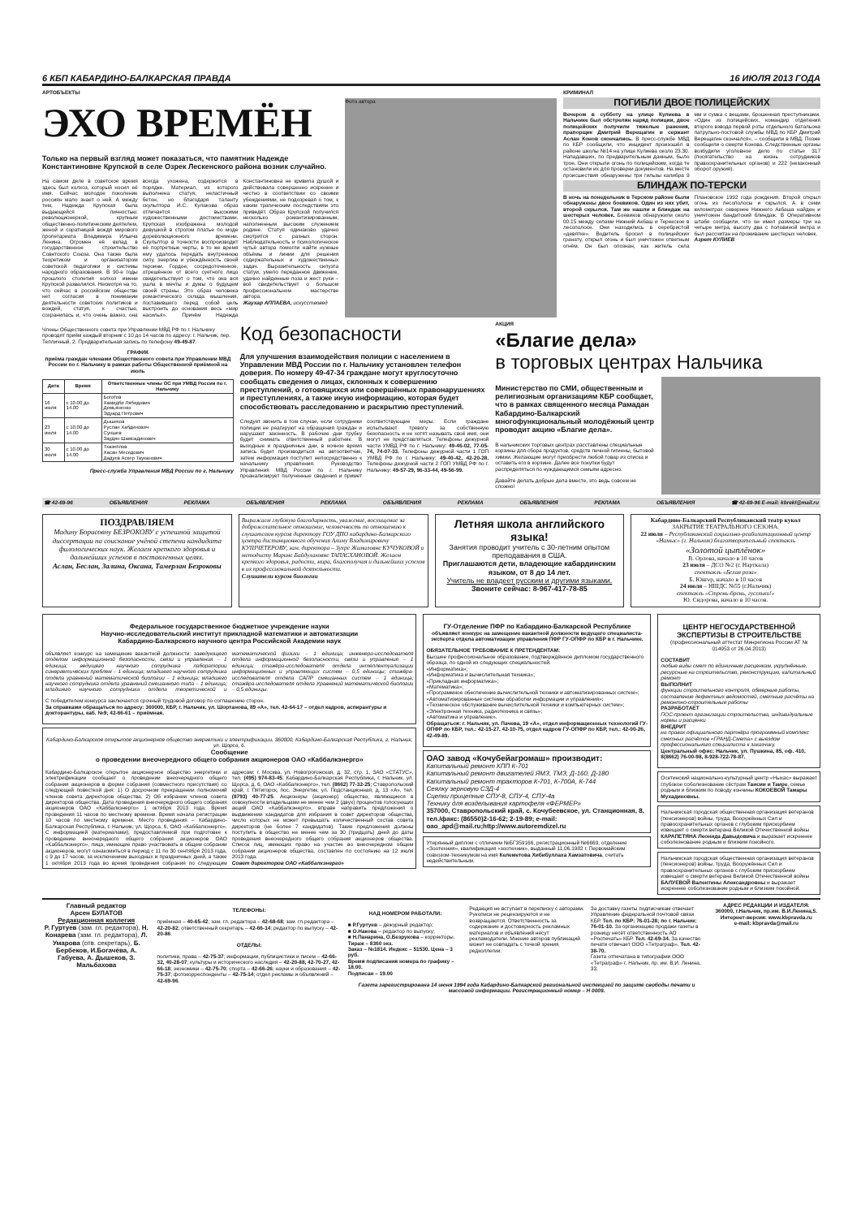6 КБП КАБАРДИНО-БАЛКАРСКАЯ ПРАВДА 16 ИЮЛЯ 2013 ГОДА
АРТОБЪЕКТЫ
ЭХО ВРЕМЁН
Только на первый взгляд может показаться, что памятник Надежде Константиновне Крупской в селе Озрек Лескенского района возник случайно.
На самом деле в советское время здесь был колхоз, который носил её имя. Сейчас молодое поколение россиян мало знает о ней. А между тем, Надежда Крупская была выдающейся личностью: революционеркой, крупным общественно-политическим деятелем, женой и соратницей вождя мирового пролетариата Владимира Ильича Ленина. Огромен её вклад в государственное строительство Советского Союза. Она также была теоретиком и организатором советской педагогики и системы народного образования. В 90-е годы прошлого столетия колхоз имени Крупской развалился. Несмотря на то, что сейчас в российском обществе нет согласия в понимании деятельности советских политиков и вождей, статуя, к счастью, сохранилась и, что очень важно, она всегда ухожена, содержится в порядке. Материал, из которого выполнена статуя, неластичный бетон, но благодаря таланту скульптора И.С. Кулакова образ отличается высокими художественными достоинствами. Крупская изображена молодой девушкой в строгом платье по моде дореволюционного времени. Скульптор в точности воспроизводит её портретные черты, в то же время ему удалось передать внутреннюю силу, энергию и убеждённость своей героини. Гордое, сосредоточенное, отрешённое от всего суетного лицо свидетельствует о том, что она вся ушла в мечты и думы о будущем своей страны. Это образ человека романтического склада мышления, поставившего перед собой цель выстроить до основания весь «мир насилья». Причём Надежда Константиновна не кривила душой и действовала совершенно искренне и честно в соответствии со своими убеждениями, не подозревая о том, к каким трагическим последствиям это приведёт. Образ Крупской получился несколько романтизированным, наполненным высоким служением родине. Статуя одинаково удачно смотрится с разных сторон. Наблюдательность и психологическое чутьё автора помогли найти нужные объёмы и линии для решения содержательных и художественных задач. Выразительность силуэта статуи, умело переданное движение, удачно найденные поза и жест руки – всё свидетельствует о большом профессиональном мастерстве автора.
Жаухар АППАЕВА, искусствовед
Фото автора
КРИМИНАЛ
ПОГИБЛИ ДВОЕ ПОЛИЦЕЙСКИХ
Вечером в субботу на улице Кулиева в Нальчике был обстрелян наряд полиции, двое полицейских получили тяжелые ранения, прапорщик Дмитрий Верещагин и сержант Аслан Конов скончались. В пресс-службе МВД по КБР сообщили, что инцидент произошёл в районе школы №14 на улице Кулиева около 23.30. Нападавших, по предварительным данным, было трое. Они открыли огонь по полицейским, когда те остановили их для проверки документов. На месте происшествия обнаружены три гильзы калибра 9 мм и сумка с вещами, брошенная преступниками. «Один из полицейских, командир отделения второго взвода первой роты отдельного батальона патрульно-постовой службы МВД по КБР Дмитрий Верещагин скончался», – сообщили в МВД. Позже сообщили о смерти Конова. Следственные органы возбудили уголовное дело по статье 317 (посягательство на жизнь сотрудников правоохранительных органов) и 222 (незаконный оборот оружия).
БЛИНДАЖ ПО-ТЕРСКИ
В ночь на понедельник в Терском районе были обнаружены двое боевиков. Один из них убит, второй скрылся. Там же нашли и блиндаж на шестерых человек. Боевиков обнаружили около 00.15 между селами Нижний Акбаш и Терекское в лесополосе. Они находились в серебристой «девятке». Водитель бросил в полицейских гранату, открыл огонь и был уничтожен ответным огнём. Он был опознан, как житель села Плановское 1992 года рождения. Второй открыл огонь из лесополосы и скрылся. А в семи километрах севернее Нижнего Акбаша найден и уничтожен бандитский блиндаж. В Оперативном штабе сообщили, что он имел размеры три на четыре метра, высоту два с половиной метра и был рассчитан на проживание шестерых человек.
Азрет КУЛИЕВ
Члены Общественного совета при Управлении МВД РФ по г. Нальчику проводят приём каждый вторник с 10 до 14 часов по адресу: г. Нальчик, пер. Тепличный, 2. Предварительная запись по телефону 49-49-87.
ГРАФИК
приёма граждан членами Общественного совета при Управлении МВД России по г. Нальчику в рамках работы Общественной приёмной на июль
| Дата | Время | Ответственные члены ОС при УМВД России по г. Нальчику |
| --- | --- | --- |
| 16 июля | с 10.00 до 14.00 | Боготов Хамидби Лябидович Демьяненко Эдуард Петрович |
| 23 июля | с 10.00 до 14.00 | Дышеков Руслан Хабдинович Суншев Заудин Шамсадинович |
| 30 июля | с 10.00 до 14.00 | Тхазеплов Хасан Меседович Дадуев Аскер Тауканович |
Пресс-служба Управления МВД России по г. Нальчику
Код безопасности
Для улучшения взаимодействия полиции с населением в Управлении МВД России по г. Нальчику установлен телефон доверия. По номеру 49-47-34 граждане могут круглосуточно сообщать сведения о лицах, склонных к совершению преступлений, о готовящихся или совершённых правонарушениях и преступлениях, а также иную информацию, которая будет способствовать расследованию и раскрытию преступлений.
Следует звонить в том случае, если сотрудники полиции не реагируют на обращения граждан и нарушают законность. В рабочие дни трубку будет снимать ответственный работник. В выходные и праздничные дни, в ночное время запись будет производиться на автоответчик, затем информация поступит непосредственно к начальнику управления. Руководство Управления МВД России по г. Нальчику проанализирует полученные сведения и примет соответствующие меры. Если граждане испытывают тревогу за собственную безопасность и не хотят называть своё имя, они могут не представляться. Телефоны дежурной части УМВД РФ по г. Нальчику: 49-46-02, 77-05-74, 74-07-33. Телефоны дежурной части 1 ГОП УМВД РФ по г. Нальчику: 49-40-42, 42-20-28. Телефоны дежурной части 2 ГОП УМВД РФ по г. Нальчику: 49-57-29, 96-33-44, 49-56-99.
АКЦИЯ
«Благие дела»
в торговых центрах Нальчика
Министерство по СМИ, общественным и религиозным организациям КБР сообщает, что в рамках священного месяца Рамадан Кабардино-Балкарский многофункциональный молодёжный центр проводит акцию «Благие дела».
В нальчикских торговых центрах расставлены специальные корзины для сбора продуктов, средств личной гигиены, бытовой химии. Желающие могут приобрести любой товар из списка и оставить его в корзине. Далее все покупки будут распределяться по нуждающимся семьям адресно.
Давайте делать добрые дела вместе, это ведь совсем не сложно!
☎ 42-69-96 ОБЪЯВЛЕНИЯ РЕКЛАМА ОБЪЯВЛЕНИЯ РЕКЛАМА ОБЪЯВЛЕНИЯ РЕКЛАМА ОБЪЯВЛЕНИЯ РЕКЛАМА ОБЪЯВЛЕНИЯ ☎ 42-69-96 E-mail: kbrekl@mail.ru
ПОЗДРАВЛЯЕМ
Мадину Борисовну БЕЗРОКОВУ с успешной защитой диссертации на соискание учёной степени кандидата филологических наук. Желаем крепкого здоровья и дальнейших успехов в поставленных целях.
Аслан, Беслан, Залина, Оксана, Тамерлан Безроковы
Выражаем глубокую благодарность, уважение, восхищение за доброжелательное отношение, человечность по отношению к слушателям курсов директору ГОУ ДПО кабардино-Балкарского центра дистанционного обучения Алиму Владимировичу КУШЧЕТЕРОВУ, зам. директора – Зухре Жамаловне КУЧУКОВОЙ и методисту Марине Байдулаховне ТАПАСХАНОВОЙ. Желаем крепкого здоровья, радости, мира, благополучия и дальнейших успехов в их профессиональной деятельности.
Слушатели курсов биологии
Летняя школа английского языка!
Занятия проводит учитель с 30-летним опытом преподавания в США.
Приглашаются дети, владеющие кабардинским языком, от 8 до 14 лет.
Учитель не владеет русским и другими языками.
Звоните сейчас: 8-967-417-78-85
Кабардино-Балкарский Республиканский театр кукол
ЗАКРЫТИЕ ТЕАТРАЛЬНОГО СЕЗОНА.
22 июля – Республиканский социально-реабилитационный центр «Намыс» (г. Нальчик) благотворительный спектакль
«Золотой цыплёнок»
В. Орлова, начало в 10 часов
23 июля – ДСО №2 (г. Нарткала)
спектакль «Белая роза»
Б. Юнгер, начало в 10 часов
24 июля – НШДС №55 (г.Нальчик)
спектакль «Стрень-брень, гусельки!»
Ю. Сидорова, начало в 10 часов.
Федеральное государственное бюджетное учреждение науки
Научно-исследовательский институт прикладной математики и автоматизации
Кабардино-Балкарского научного центра Российской Академии наук
объявляет конкурс на замещение вакантной должности: заведующего отделом информационной безопасности, связи и управления – 1 единица; ведущего научного сотрудника лаборатории синергетических проблем – 1 единица; младшего научного сотрудника отдела уравнений математической биологии – 1 единица; младшего научного сотрудника отдела уравнений смешанного типа – 1 единица; младшего научного сотрудника отдела теоретической и математической физики – 1 единица; инженера-исследователя отдела информационной безопасности, связи и управления – 1 единица; стажёра-исследователя отдела интеллектуализации информационных и управляющих систем – 0,5 единицы; стажёра-исследователя отдела САПР смешанных систем – 1 единица; стажёра-исследователя отдела Уравнений математической биологии – 0,5 единицы.
С победителем конкурса заключается срочный трудовой договор по соглашению сторон.
За справками обращаться по адресу: 360000, КБР, г. Нальчик, ул. Шортанова, 89 «А», тел. 42-64-17 – отдел кадров, аспирантуры и докторантуры, каб. №9; 42-66-61 – приёмная.
Кабардино-Балкарское открытое акционерное общество энергетики и электрификации, 360000, Кабардино-Балкарская Республика, г. Нальчик, ул. Щорса, 6.
Сообщение
о проведении внеочередного общего собрания акционеров ОАО «Каббалкэнерго»
Кабардино-Балкарское открытое акционерное общество энергетики и электрификации сообщает о проведении внеочередного общего собрания акционеров в форме собрания (совместного присутствия) со следующей повесткой дня: 1) О досрочном прекращении полномочий членов совета директоров общества. 2) Об избрании членов совета директоров общества. Дата проведения внеочередного общего собрания акционеров ОАО «Каббалкэнерго» 1 октября 2013 года. Время проведения 11 часов по местному времени. Время начала регистрации 10 часов по местному времени. Место проведения – Кабардино-Балкарская Республика, г. Нальчик, ул. Щорса, 6, ОАО «Каббалкэнерго». С информацией (материалами), предоставляемой при подготовке к проведению внеочередного общего собрания акционеров ОАО «Каббалкэнерго», лица, имеющие право участвовать в общем собрании акционеров, могут ознакомиться в период с 11 по 30 сентября 2013 года, с 9 до 17 часов, за исключением выходных и праздничных дней, а также 1 октября 2013 года во время проведения собрания по следующим адресам: г. Москва, ул. Новогрогожская, д. 32, стр. 1, ЗАО «СТАТУС», тел. (495) 974-83-45; Кабардино-Балкарская Республика, г. Нальчик, ул. Щорса, д. 6, ОАО «Каббалкэнерго», тел. (8662) 77-32-25; Ставропольский край, г. Пятигорск, пос. Энергетик, ул. Подстанционная, д. 13 «А», тел. (8793) 40-77-25. Акционеры (акционер) общества, являющиеся в совокупности владельцами не менее чем 2 (двух) процентов голосующих акций ОАО «Каббалкэнерго», вправе направить предложения о выдвижении кандидатов для избрания в совет директоров общества, число которых не может превышать количественный состав совета директоров (не более 7 кандидатов). Такие предложения должны поступить в общество не менее чем за 30 (тридцать) дней до даты проведения внеочередного общего собрания акционеров общества. Список лиц, имеющих право на участие во внеочередном общем собрании акционеров общества, составлен по состоянию на 12 июля 2013 года.
Совет директоров ОАО «Каббалкэнерго»
ГУ-Отделение ПФР по Кабардино-Балкарской Республике
объявляет конкурс на замещение вакантной должности ведущего специалиста-эксперта отдела автоматизации управления ПФР ГУ-ОПФР по КБР в г. Нальчике.
ОБЯЗАТЕЛЬНОЕ ТРЕБОВАНИЕ К ПРЕТЕНДЕНТАМ:
Высшее профессиональное образование, подтверждённое дипломом государственного образца, по одной из следующих специальностей:
«Информатика»;
«Информатика и вычислительная техника»;
«Прикладная информатика»;
«Математика»;
«Программное обеспечение вычислительной техники и автоматизированных систем»;
«Автоматизированные системы обработки информации и управления»;
«Техническое обслуживание вычислительной техники и компьютерных систем»;
«Электронная техника, радиотехника и связь»;
«Автоматика и управление».
Обращаться: г. Нальчик, ул. Пачева, 19 «А», отдел информационных технологий ГУ-ОПФР по КБР, тел.: 42-15-27, 42-10-75, отдел кадров ГУ-ОПФР по КБР, тел.: 42-00-26, 42-49-89.
ОАО завод «Кочубейагромаш» производит:
Капитальный ремонт КПП К-701
Капитальный ремонт двигателей ЯМЗ, ТМЗ, Д-160, Д-180
Капитальный ремонт тракторов К-701, К-700А, К-744
Сеялку зерновую СЗД-4
Сцепки прицепные СПУ-8, СПУ-4, СПУ-4а
Технику для возделывания картофеля «ФЕРМЕР»
357000, Ставропольский край, с. Кочубеевское, ул. Станционная, 8, тел./факс: (86550)2-16-62; 2-19-89; e-mail: oao_apd@mail.ru;http://www.autoremdizel.ru
Утерянный диплом с отличием №БГ359166, регистрационный №6669, отделение «Зоотехния», квалификация «зоотехник», выданный 11.06.1982 г. Первомайским совхозом-техникумом на имя Келеметова Хибибуллаха Хамзатовича, считать недействительным.
ЦЕНТР НЕГОСУДАРСТВЕННОЙ ЭКСПЕРТИЗЫ В СТРОИТЕЛЬСТВЕ
(профессиональный аттестат Минрегиона России АТ № 014953 от 26.04.2013)
СОСТАВИТ
любые виды смет по единичным расценкам, укрупнённые, ресурсные на строительство, реконструкцию, капитальный ремонт
ВЫПОЛНИТ
функции строительного контроля, обмерные работы, составление дефектных ведомостей, сметные расчёты на ремонтно-строительные работы
РАЗРАБОТАЕТ
ПОС-проект организации строительства, индивидуальные нормы и расценки
ВНЕДРИТ
на правах официального партнёра программный комплекс сметных расчётов «ГРАНД-Смета» с выездом профессионального специалиста к заказчику.
Центральный офис: Нальчик, ул. Пушкина, 85, оф. 410, 8(8662) 76-00-98, 8-928-722-78-87.
Осетинский национально-культурный центр «Ныхас» выражает глубокое соболезнование сёстрам Таисии и Таире, семье родным и близким по поводу кончины КОКОЕВОЙ Тамары Мухадиновны.
Нальчикская городская общественная организация ветеранов (пенсионеров) войны, труда, Вооружённых Сил и правоохранительных органов с глубоким прискорбием извещает о смерти ветерана Великой Отечественной войны КАРАПЕТЯНА Леонида Давыдовича и выражает искреннее соболезнование родным и близким покойного.
Нальчикская городская общественная организация ветеранов (пенсионеров) войны, труда, Вооружённых Сил и правоохранительных органов с глубоким прискорбием извещает о смерти ветерана Великой Отечественной войны БАЛУЕВОЙ Валентины Александровны и выражает искреннее соболезнование родным и близким покойной.
Главный редактор
Арсен БУЛАТОВ
Редакционная коллегия
Р. Гуртуев (зам. гл. редактора), Н. Конарева (зам. гл. редактора), Л. Умарова (отв. секретарь), Б. Бербеков, И.Богачёва, А. Габуева, А. Дышеков, З. Мальбахова
ТЕЛЕФОНЫ:
приёмная – 40-65-42; зам. гл. редактора – 42-68-68; зам. гл.редактора – 42-20-82; ответственный секретарь – 42-66-14; редактор по выпуску – 42-20-86.
ОТДЕЛЫ:
политики, права – 42-75-37; информации, публицистики и писем – 42-66-32, 40-28-07; культуры и исторического наследия – 42-20-88, 42-70-27, 42-66-18; экономики – 42-75-70; спорта – 42-66-26; науки и образования – 42-75-37; фотокорреспонденты – 42-75-14; отдел рекламы и объявлений – 42-69-96.
НАД НОМЕРОМ РАБОТАЛИ:
■ Р.Гуртуев – дежурный редактор;
■ О.Накова – редактор по выпуску;
■ Н.Панарина, О.Безрукова – корректоры.
Тираж – 8360 экз.
Заказ – №1814. Индекс – 51530. Цена – 3 руб.
Время подписания номера по графику – 18.00.
Подписан – 19.00
Редакция не вступает в переписку с авторами. Рукописи не рецензируются и не возвращаются. Ответственность за содержание и достоверность рекламных материалов и объявлений несут рекламодатели. Мнение авторов публикаций может не совпадать с точкой зрения редколлегии.
За доставку газеты подписчикам отвечает Управление федеральной почтовой связи КБР. Тел. по КБР: 76-01-28; по г. Нальчик: 76-01-10. За организацию продажи газеты в розницу несёт ответственность АО «Роспечать» КБР. Тел. 42-69-34. За качество печати отвечает ООО «Тетраграф». Тел. 42-38-70.
Газета отпечатана в типографии ООО «Тетраграф» г. Нальчик, пр. им. В.И. Ленина, 33.
Газета зарегистрирована 14 июня 1994 года Кабардино-Балкарской региональной инспекцией по защите свободы печати и массовой информации. Регистрационный номер – Н 0009.
АДРЕС РЕДАКЦИИ И ИЗДАТЕЛЯ:
360000, г.Нальчик, пр.им. В.И.Ленина,5.
Интернет-версия: www.kbpravda.ru
e-mail: kbpravda@mail.ru